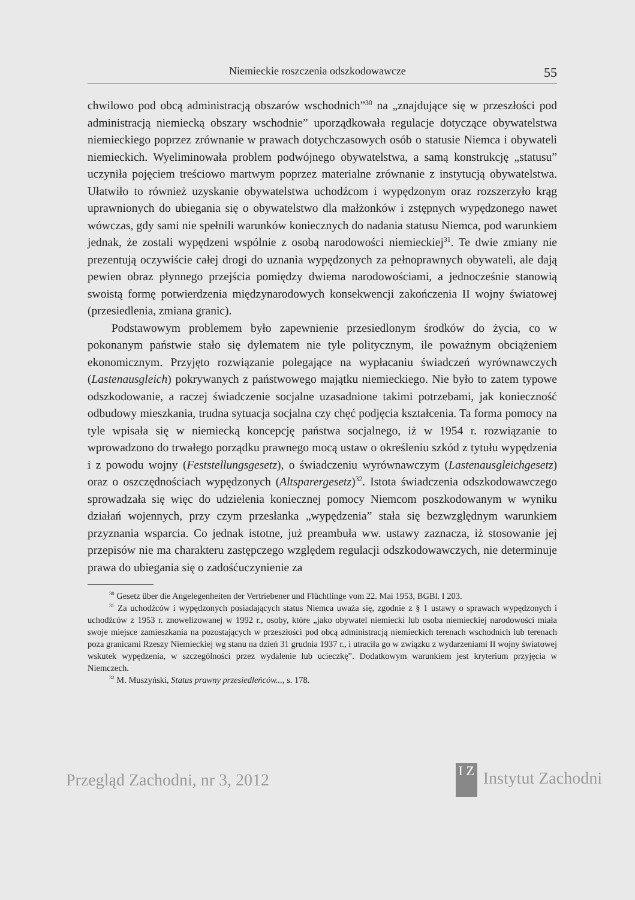Niemieckie roszczenia odszkodowawcze 55
chwilowo pod obcą administracją obszarów wschodnich”<sup>30</sup> na „znajdujące się w przeszłości pod administracją niemiecką obszary wschodnie” uporządkowała regulacje dotyczące obywatelstwa niemieckiego poprzez zrównanie w prawach dotychczasowych osób o statusie Niemca i obywateli niemieckich. Wyeliminowała problem podwójnego obywatelstwa, a samą konstrukcję „statusu” uczyniła pojęciem treściowo martwym poprzez materialne zrównanie z instytucją obywatelstwa. Ułatwiło to również uzyskanie obywatelstwa uchodźcom i wypędzonym oraz rozszerzyło krąg uprawnionych do ubiegania się o obywatelstwo dla małżonków i zstępnych wypędzonego nawet wówczas, gdy sami nie spełnili warunków koniecznych do nadania statusu Niemca, pod warunkiem jednak, że zostali wypędzeni wspólnie z osobą narodowości niemieckiej<sup>31</sup>. Te dwie zmiany nie prezentują oczywiście całej drogi do uznania wypędzonych za pełnoprawnych obywateli, ale dają pewien obraz płynnego przejścia pomiędzy dwiema narodowościami, a jednocześnie stanowią swoistą formę potwierdzenia międzynarodowych konsekwencji zakończenia II wojny światowej (przesiedlenia, zmiana granic).
Podstawowym problemem było zapewnienie przesiedlonym środków do życia, co w pokonanym państwie stało się dylematem nie tyle politycznym, ile poważnym obciążeniem ekonomicznym. Przyjęto rozwiązanie polegające na wypłacaniu świadczeń wyrównawczych (Lastenausgleich) pokrywanych z państwowego majątku niemieckiego. Nie było to zatem typowe odszkodowanie, a raczej świadczenie socjalne uzasadnione takimi potrzebami, jak konieczność odbudowy mieszkania, trudna sytuacja socjalna czy chęć podjęcia kształcenia. Ta forma pomocy na tyle wpisała się w niemiecką koncepcję państwa socjalnego, iż w 1954 r. rozwiązanie to wprowadzono do trwałego porządku prawnego mocą ustaw o określeniu szkód z tytułu wypędzenia i z powodu wojny (Feststellungsgesetz), o świadczeniu wyrównawczym (Lastenausgleichgesetz) oraz o oszczędnościach wypędzonych (Altsparergesetz)<sup>32</sup>. Istota świadczenia odszkodowawczego sprowadzała się więc do udzielenia koniecznej pomocy Niemcom poszkodowanym w wyniku działań wojennych, przy czym przesłanka „wypędzenia” stała się bezwzględnym warunkiem przyznania wsparcia. Co jednak istotne, już preambuła ww. ustawy zaznacza, iż stosowanie jej przepisów nie ma charakteru zastępczego względem regulacji odszkodowawczych, nie determinuje prawa do ubiegania się o zadośćuczynienie za
<sup>30</sup> Gesetz über die Angelegenheiten der Vertriebener und Flüchtlinge vom 22. Mai 1953, BGBl. I 203.
<sup>31</sup> Za uchodźców i wypędzonych posiadających status Niemca uważa się, zgodnie z § 1 ustawy o sprawach wypędzonych i uchodźców z 1953 r. znowelizowanej w 1992 r., osoby, które „jako obywatel niemiecki lub osoba niemieckiej narodowości miała swoje miejsce zamieszkania na pozostających w przeszłości pod obcą administracją niemieckich terenach wschodnich lub terenach poza granicami Rzeszy Niemieckiej wg stanu na dzień 31 grudnia 1937 r., i utraciła go w związku z wydarzeniami II wojny światowej wskutek wypędzenia, w szczególności przez wydalenie lub ucieczkę”. Dodatkowym warunkiem jest kryterium przyjęcia w Niemczech.
<sup>32</sup> M. Muszyński, Status prawny przesiedleńców..., s. 178.
Przegląd Zachodni, nr 3, 2012 I Z Instytut Zachodni